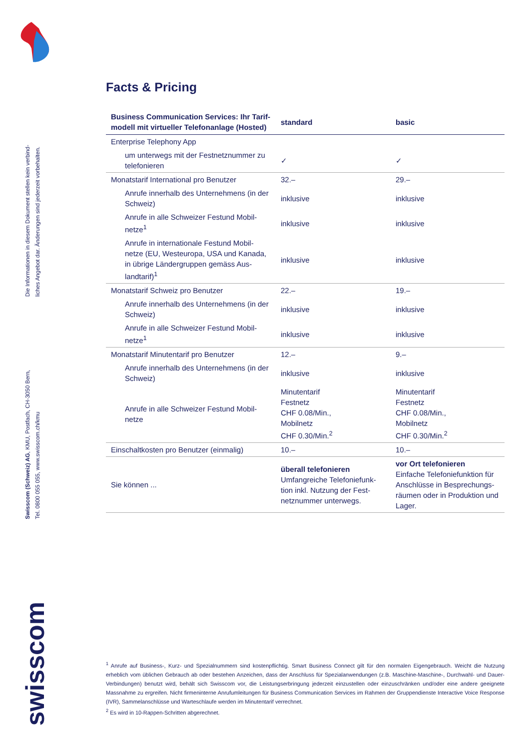Die Informationen in diesem Dokument stellen kein verbind-
liches Angebot dar. Änderungen sind jederzeit vorbehalten.
Swisscom (Schweiz) AG, KMU, Postfach, CH-3050 Bern,
Tel. 0800 055 055, www.swisscom.ch/kmu
swisscom
Facts & Pricing
| Business Communication Services: Ihr Tarif-modell mit virtueller Telefonanlage (Hosted) | standard | basic |
| --- | --- | --- |
| Enterprise Telephony App | | |
| um unterwegs mit der Festnetznummer zu telefonieren | ✓ | ✓ |
| Monatstarif International pro Benutzer | 32.– | 29.– |
| Anrufe innerhalb des Unternehmens (in der Schweiz) | inklusive | inklusive |
| Anrufe in alle Schweizer Festund Mobil-netze<sup>1</sup> | inklusive | inklusive |
| Anrufe in internationale Festund Mobil-netze (EU, Westeuropa, USA und Kanada, in übrige Ländergruppen gemäss Aus-landtarif)<sup>1</sup> | inklusive | inklusive |
| Monatstarif Schweiz pro Benutzer | 22.– | 19.– |
| Anrufe innerhalb des Unternehmens (in der Schweiz) | inklusive | inklusive |
| Anrufe in alle Schweizer Festund Mobil-netze<sup>1</sup> | inklusive | inklusive |
| Monatstarif Minutentarif pro Benutzer | 12.– | 9.– |
| Anrufe innerhalb des Unternehmens (in der Schweiz) | inklusive | inklusive |
| Anrufe in alle Schweizer Festund Mobil-netze | Minutentarif Festnetz CHF 0.08/Min., Mobilnetz CHF 0.30/Min.<sup>2</sup> | Minutentarif Festnetz CHF 0.08/Min., Mobilnetz CHF 0.30/Min.<sup>2</sup> |
| Einschaltkosten pro Benutzer (einmalig) | 10.– | 10.– |
| Sie können ... | überall telefonieren Umfangreiche Telefoniefunk-tion inkl. Nutzung der Fest-netznummer unterwegs. | vor Ort telefonieren Einfache Telefoniefunktion für Anschlüsse in Besprechungs-räumen oder in Produktion und Lager. |
<sup>1</sup> Anrufe auf Business-, Kurz- und Spezialnummern sind kostenpflichtig. Smart Business Connect gilt für den normalen Eigengebrauch. Weicht die Nutzung erheblich vom üblichen Gebrauch ab oder bestehen Anzeichen, dass der Anschluss für Spezialanwendungen (z.B. Maschine-Maschine-, Durchwahl- und Dauer-Verbindungen) benutzt wird, behält sich Swisscom vor, die Leistungserbringung jederzeit einzustellen oder einzuschränken und/oder eine andere geeignete Massnahme zu ergreifen. Nicht firmeninterne Anrufumleitungen für Business Communication Services im Rahmen der Gruppendienste Interactive Voice Response (IVR), Sammelanschlüsse und Warteschlaufe werden im Minutentarif verrechnet.
<sup>2</sup> Es wird in 10-Rappen-Schritten abgerechnet.